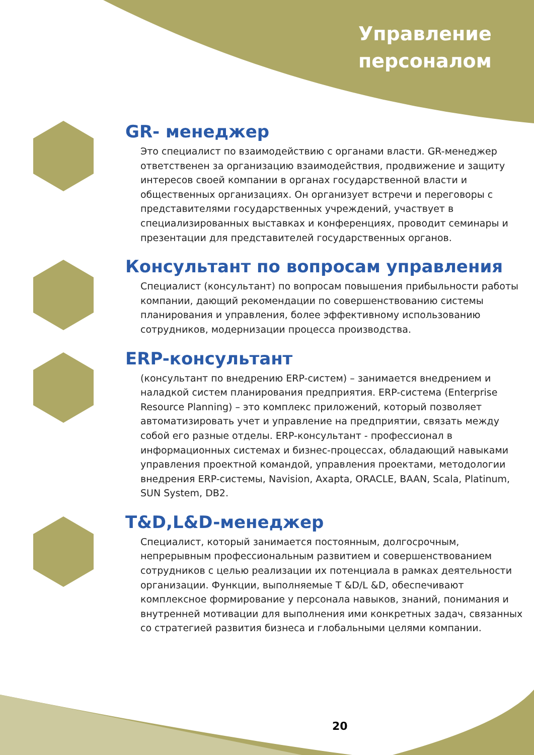Управление
персоналом
GR- менеджер
Это специалист по взаимодействию с органами власти. GR-менеджер ответственен за организацию взаимодействия, продвижение и защиту интересов своей компании в органах государственной власти и общественных организациях. Он организует встречи и переговоры с представителями государственных учреждений, участвует в специализированных выставках и конференциях, проводит семинары и презентации для представителей государственных органов.
Консультант по вопросам управления
Специалист (консультант) по вопросам повышения прибыльности работы компании, дающий рекомендации по совершенствованию системы планирования и управления, более эффективному использованию сотрудников, модернизации процесса производства.
ERP-консультант
(консультант по внедрению ERP-систем) – занимается внедрением и наладкой систем планирования предприятия. ERP-система (Enterprise Resource Planning) – это комплекс приложений, который позволяет автоматизировать учет и управление на предприятии, связать между собой его разные отделы. ERP-консультант - профессионал в информационных системах и бизнес-процессах, обладающий навыками управления проектной командой, управления проектами, методологии внедрения ERP-системы, Navision, Axapta, ORACLE, BAAN, Scala, Platinum, SUN System, DB2.
T&D,L&D-менеджер
Специалист, который занимается постоянным, долгосрочным, непрерывным профессиональным развитием и совершенствованием сотрудников с целью реализации их потенциала в рамках деятельности организации. Функции, выполняемые T &D/L &D, обеспечивают комплексное формирование у персонала навыков, знаний, понимания и внутренней мотивации для выполнения ими конкретных задач, связанных со стратегией развития бизнеса и глобальными целями компании.
20